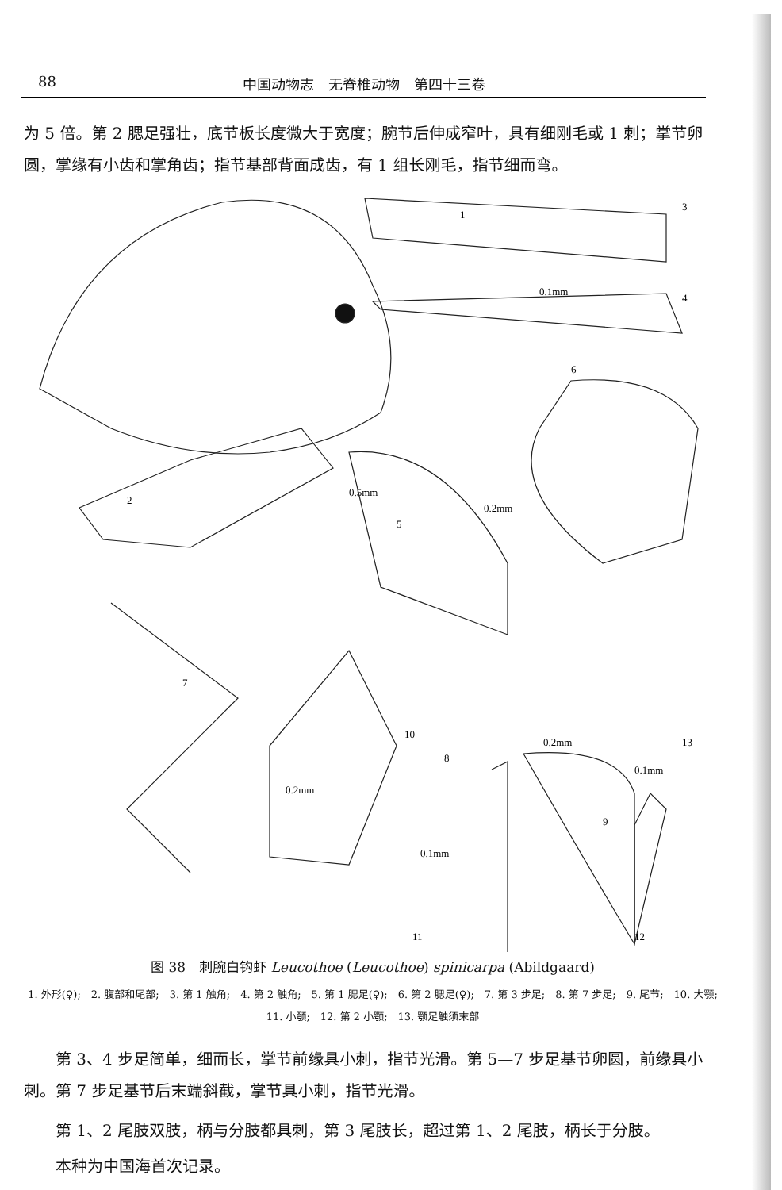88 中国动物志　无脊椎动物　第四十三卷
为 5 倍。第 2 腮足强壮，底节板长度微大于宽度；腕节后伸成窄叶，具有细刚毛或 1 刺；掌节卵圆，掌缘有小齿和掌角齿；指节基部背面成齿，有 1 组长刚毛，指节细而弯。
1
3
0.1mm
4
6
0.5mm
0.2mm
2
5
7
10
13
8
0.2mm
0.1mm
0.2mm
9
0.1mm
11
12
图 38　刺腕白钩虾 Leucothoe (Leucothoe) spinicarpa (Abildgaard)
1. 外形(♀);　2. 腹部和尾部;　3. 第 1 触角;　4. 第 2 触角;　5. 第 1 腮足(♀);　6. 第 2 腮足(♀);　7. 第 3 步足;　8. 第 7 步足;　9. 尾节;　10. 大颚;　11. 小颚;　12. 第 2 小颚;　13. 颚足触须末部
第 3、4 步足简单，细而长，掌节前缘具小刺，指节光滑。第 5—7 步足基节卵圆，前缘具小刺。第 7 步足基节后末端斜截，掌节具小刺，指节光滑。
第 1、2 尾肢双肢，柄与分肢都具刺，第 3 尾肢长，超过第 1、2 尾肢，柄长于分肢。
本种为中国海首次记录。